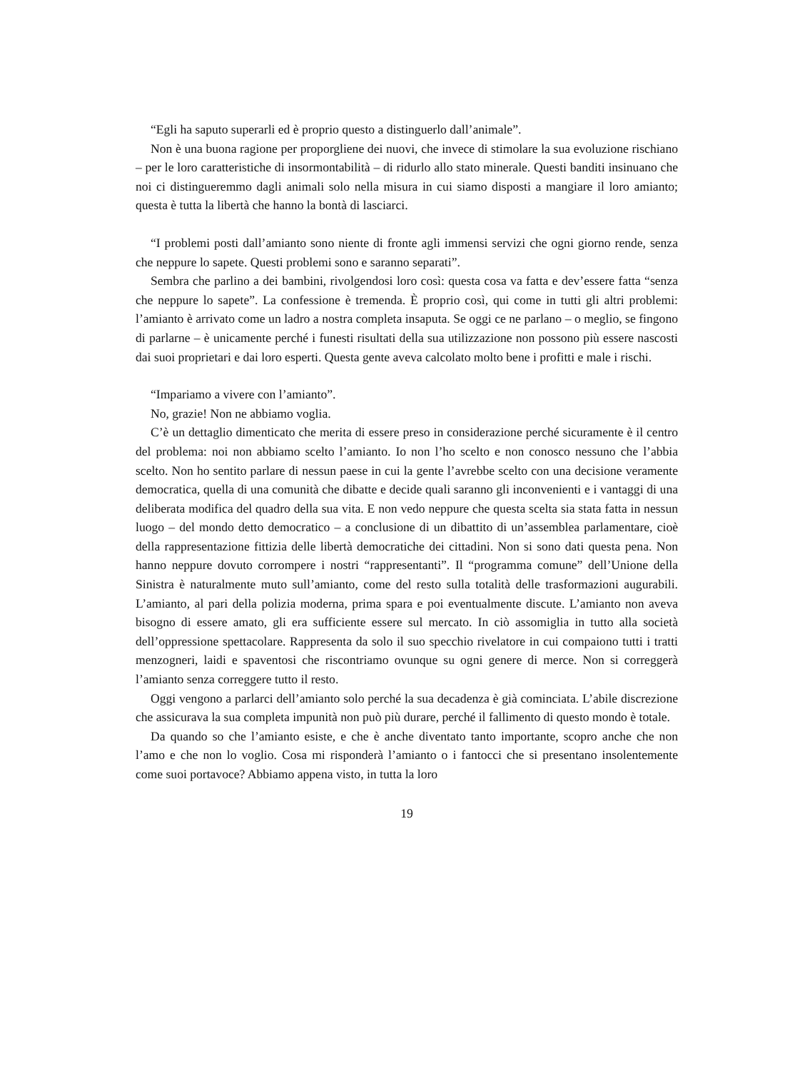“Egli ha saputo superarli ed è proprio questo a distinguerlo dall’animale”.
Non è una buona ragione per proporgliene dei nuovi, che invece di stimolare la sua evoluzione rischiano – per le loro caratteristiche di insormontabilità – di ridurlo allo stato minerale. Questi banditi insinuano che noi ci distingueremmo dagli animali solo nella misura in cui siamo disposti a mangiare il loro amianto; questa è tutta la libertà che hanno la bontà di lasciarci.
“I problemi posti dall’amianto sono niente di fronte agli immensi servizi che ogni giorno rende, senza che neppure lo sapete. Questi problemi sono e saranno separati”.
Sembra che parlino a dei bambini, rivolgendosi loro così: questa cosa va fatta e dev’essere fatta “senza che neppure lo sapete”. La confessione è tremenda. È proprio così, qui come in tutti gli altri problemi: l’amianto è arrivato come un ladro a nostra completa insaputa. Se oggi ce ne parlano – o meglio, se fingono di parlarne – è unicamente perché i funesti risultati della sua utilizzazione non possono più essere nascosti dai suoi proprietari e dai loro esperti. Questa gente aveva calcolato molto bene i profitti e male i rischi.
“Impariamo a vivere con l’amianto”.
No, grazie! Non ne abbiamo voglia.
C’è un dettaglio dimenticato che merita di essere preso in considerazione perché sicuramente è il centro del problema: noi non abbiamo scelto l’amianto. Io non l’ho scelto e non conosco nessuno che l’abbia scelto. Non ho sentito parlare di nessun paese in cui la gente l’avrebbe scelto con una decisione veramente democratica, quella di una comunità che dibatte e decide quali saranno gli inconvenienti e i vantaggi di una deliberata modifica del quadro della sua vita. E non vedo neppure che questa scelta sia stata fatta in nessun luogo – del mondo detto democratico – a conclusione di un dibattito di un’assemblea parlamentare, cioè della rappresentazione fittizia delle libertà democratiche dei cittadini. Non si sono dati questa pena. Non hanno neppure dovuto corrompere i nostri “rappresentanti”. Il “programma comune” dell’Unione della Sinistra è naturalmente muto sull’amianto, come del resto sulla totalità delle trasformazioni augurabili. L’amianto, al pari della polizia moderna, prima spara e poi eventualmente discute. L’amianto non aveva bisogno di essere amato, gli era sufficiente essere sul mercato. In ciò assomiglia in tutto alla società dell’oppressione spettacolare. Rappresenta da solo il suo specchio rivelatore in cui compaiono tutti i tratti menzogneri, laidi e spaventosi che riscontriamo ovunque su ogni genere di merce. Non si correggerà l’amianto senza correggere tutto il resto.
Oggi vengono a parlarci dell’amianto solo perché la sua decadenza è già cominciata. L’abile discrezione che assicurava la sua completa impunità non può più durare, perché il fallimento di questo mondo è totale.
Da quando so che l’amianto esiste, e che è anche diventato tanto importante, scopro anche che non l’amo e che non lo voglio. Cosa mi risponderà l’amianto o i fantocci che si presentano insolentemente come suoi portavoce? Abbiamo appena visto, in tutta la loro
19